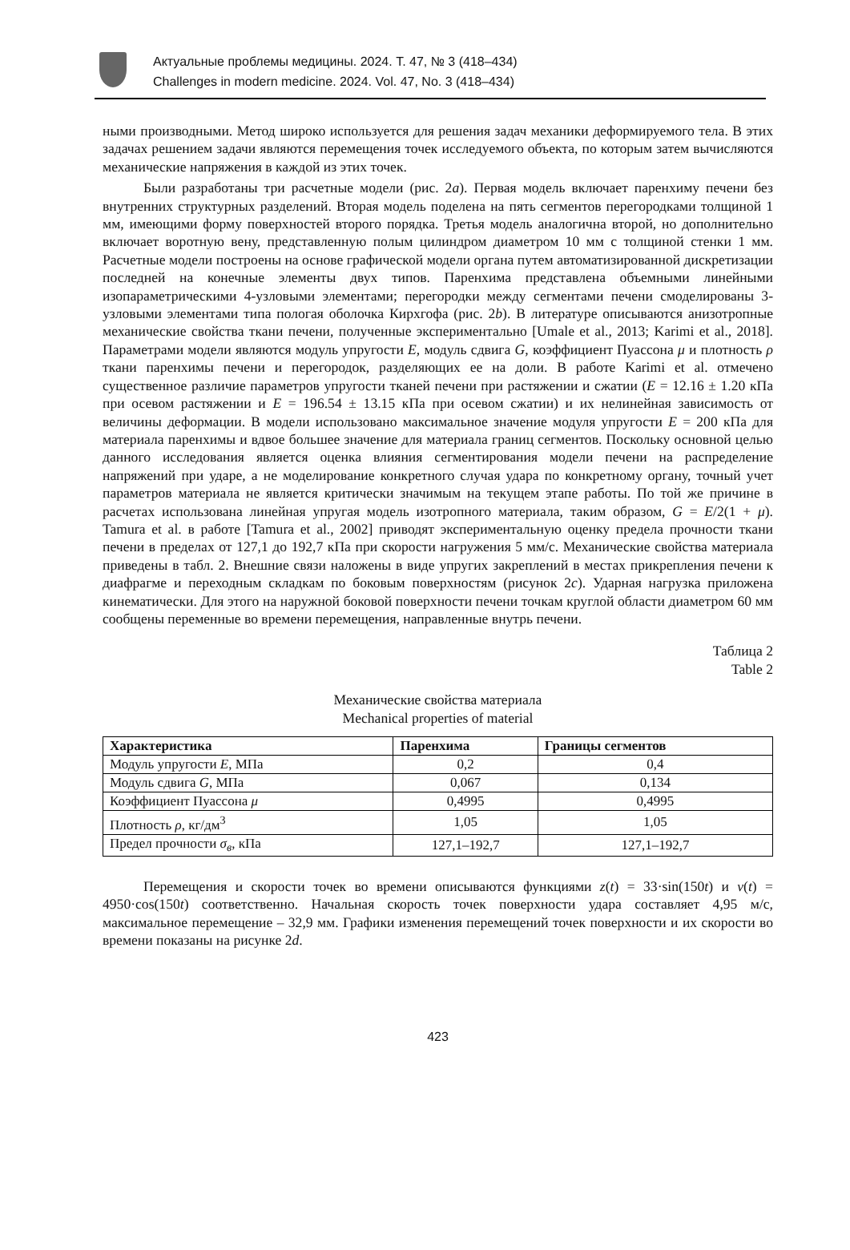Актуальные проблемы медицины. 2024. Т. 47, № 3 (418–434)
Challenges in modern medicine. 2024. Vol. 47, No. 3 (418–434)
ными производными. Метод широко используется для решения задач механики деформируемого тела. В этих задачах решением задачи являются перемещения точек исследуемого объекта, по которым затем вычисляются механические напряжения в каждой из этих точек.
Были разработаны три расчетные модели (рис. 2a). Первая модель включает паренхиму печени без внутренних структурных разделений. Вторая модель поделена на пять сегментов перегородками толщиной 1 мм, имеющими форму поверхностей второго порядка. Третья модель аналогична второй, но дополнительно включает воротную вену, представленную полым цилиндром диаметром 10 мм с толщиной стенки 1 мм. Расчетные модели построены на основе графической модели органа путем автоматизированной дискретизации последней на конечные элементы двух типов. Паренхима представлена объемными линейными изопараметрическими 4-узловыми элементами; перегородки между сегментами печени смоделированы 3-узловыми элементами типа пологая оболочка Кирхгофа (рис. 2b). В литературе описываются анизотропные механические свойства ткани печени, полученные экспериментально [Umale et al., 2013; Karimi et al., 2018]. Параметрами модели являются модуль упругости E, модуль сдвига G, коэффициент Пуассона μ и плотность ρ ткани паренхимы печени и перегородок, разделяющих ее на доли. В работе Karimi et al. отмечено существенное различие параметров упругости тканей печени при растяжении и сжатии (E = 12.16 ± 1.20 кПа при осевом растяжении и E = 196.54 ± 13.15 кПа при осевом сжатии) и их нелинейная зависимость от величины деформации. В модели использовано максимальное значение модуля упругости E = 200 кПа для материала паренхимы и вдвое большее значение для материала границ сегментов. Поскольку основной целью данного исследования является оценка влияния сегментирования модели печени на распределение напряжений при ударе, а не моделирование конкретного случая удара по конкретному органу, точный учет параметров материала не является критически значимым на текущем этапе работы. По той же причине в расчетах использована линейная упругая модель изотропного материала, таким образом, G = E/2(1 + μ). Tamura et al. в работе [Tamura et al., 2002] приводят экспериментальную оценку предела прочности ткани печени в пределах от 127,1 до 192,7 кПа при скорости нагружения 5 мм/с. Механические свойства материала приведены в табл. 2. Внешние связи наложены в виде упругих закреплений в местах прикрепления печени к диафрагме и переходным складкам по боковым поверхностям (рисунок 2c). Ударная нагрузка приложена кинематически. Для этого на наружной боковой поверхности печени точкам круглой области диаметром 60 мм сообщены переменные во времени перемещения, направленные внутрь печени.
Таблица 2
Table 2
Механические свойства материала
Mechanical properties of material
| Характеристика | Паренхима | Границы сегментов |
| --- | --- | --- |
| Модуль упругости E , МПа | 0,2 | 0,4 |
| Модуль сдвига G , МПа | 0,067 | 0,134 |
| Коэффициент Пуассона μ | 0,4995 | 0,4995 |
| Плотность ρ , кг/дм<sup>3</sup> | 1,05 | 1,05 |
| Предел прочности σ<sub>в</sub> , кПа | 127,1–192,7 | 127,1–192,7 |
Перемещения и скорости точек во времени описываются функциями z(t) = 33·sin(150t) и v(t) = 4950·cos(150t) соответственно. Начальная скорость точек поверхности удара составляет 4,95 м/с, максимальное перемещение – 32,9 мм. Графики изменения перемещений точек поверхности и их скорости во времени показаны на рисунке 2d.
423